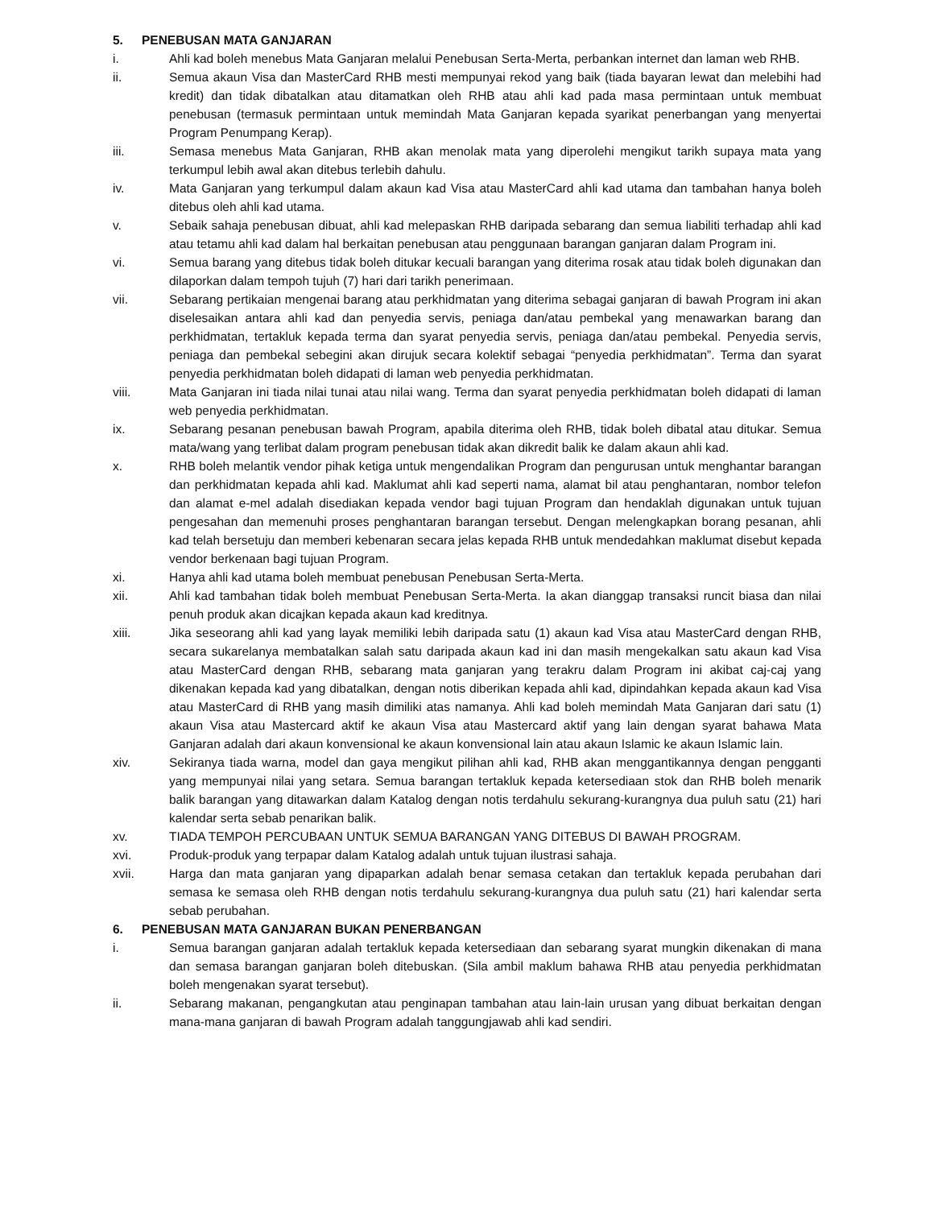5. PENEBUSAN MATA GANJARAN
i. Ahli kad boleh menebus Mata Ganjaran melalui Penebusan Serta-Merta, perbankan internet dan laman web RHB.
ii. Semua akaun Visa dan MasterCard RHB mesti mempunyai rekod yang baik (tiada bayaran lewat dan melebihi had kredit) dan tidak dibatalkan atau ditamatkan oleh RHB atau ahli kad pada masa permintaan untuk membuat penebusan (termasuk permintaan untuk memindah Mata Ganjaran kepada syarikat penerbangan yang menyertai Program Penumpang Kerap).
iii. Semasa menebus Mata Ganjaran, RHB akan menolak mata yang diperolehi mengikut tarikh supaya mata yang terkumpul lebih awal akan ditebus terlebih dahulu.
iv. Mata Ganjaran yang terkumpul dalam akaun kad Visa atau MasterCard ahli kad utama dan tambahan hanya boleh ditebus oleh ahli kad utama.
v. Sebaik sahaja penebusan dibuat, ahli kad melepaskan RHB daripada sebarang dan semua liabiliti terhadap ahli kad atau tetamu ahli kad dalam hal berkaitan penebusan atau penggunaan barangan ganjaran dalam Program ini.
vi. Semua barang yang ditebus tidak boleh ditukar kecuali barangan yang diterima rosak atau tidak boleh digunakan dan dilaporkan dalam tempoh tujuh (7) hari dari tarikh penerimaan.
vii. Sebarang pertikaian mengenai barang atau perkhidmatan yang diterima sebagai ganjaran di bawah Program ini akan diselesaikan antara ahli kad dan penyedia servis, peniaga dan/atau pembekal yang menawarkan barang dan perkhidmatan, tertakluk kepada terma dan syarat penyedia servis, peniaga dan/atau pembekal. Penyedia servis, peniaga dan pembekal sebegini akan dirujuk secara kolektif sebagai “penyedia perkhidmatan”. Terma dan syarat penyedia perkhidmatan boleh didapati di laman web penyedia perkhidmatan.
viii. Mata Ganjaran ini tiada nilai tunai atau nilai wang. Terma dan syarat penyedia perkhidmatan boleh didapati di laman web penyedia perkhidmatan.
ix. Sebarang pesanan penebusan bawah Program, apabila diterima oleh RHB, tidak boleh dibatal atau ditukar. Semua mata/wang yang terlibat dalam program penebusan tidak akan dikredit balik ke dalam akaun ahli kad.
x. RHB boleh melantik vendor pihak ketiga untuk mengendalikan Program dan pengurusan untuk menghantar barangan dan perkhidmatan kepada ahli kad. Maklumat ahli kad seperti nama, alamat bil atau penghantaran, nombor telefon dan alamat e-mel adalah disediakan kepada vendor bagi tujuan Program dan hendaklah digunakan untuk tujuan pengesahan dan memenuhi proses penghantaran barangan tersebut. Dengan melengkapkan borang pesanan, ahli kad telah bersetuju dan memberi kebenaran secara jelas kepada RHB untuk mendedahkan maklumat disebut kepada vendor berkenaan bagi tujuan Program.
xi. Hanya ahli kad utama boleh membuat penebusan Penebusan Serta-Merta.
xii. Ahli kad tambahan tidak boleh membuat Penebusan Serta-Merta. Ia akan dianggap transaksi runcit biasa dan nilai penuh produk akan dicajkan kepada akaun kad kreditnya.
xiii. Jika seseorang ahli kad yang layak memiliki lebih daripada satu (1) akaun kad Visa atau MasterCard dengan RHB, secara sukarelanya membatalkan salah satu daripada akaun kad ini dan masih mengekalkan satu akaun kad Visa atau MasterCard dengan RHB, sebarang mata ganjaran yang terakru dalam Program ini akibat caj-caj yang dikenakan kepada kad yang dibatalkan, dengan notis diberikan kepada ahli kad, dipindahkan kepada akaun kad Visa atau MasterCard di RHB yang masih dimiliki atas namanya. Ahli kad boleh memindah Mata Ganjaran dari satu (1) akaun Visa atau Mastercard aktif ke akaun Visa atau Mastercard aktif yang lain dengan syarat bahawa Mata Ganjaran adalah dari akaun konvensional ke akaun konvensional lain atau akaun Islamic ke akaun Islamic lain.
xiv. Sekiranya tiada warna, model dan gaya mengikut pilihan ahli kad, RHB akan menggantikannya dengan pengganti yang mempunyai nilai yang setara. Semua barangan tertakluk kepada ketersediaan stok dan RHB boleh menarik balik barangan yang ditawarkan dalam Katalog dengan notis terdahulu sekurang-kurangnya dua puluh satu (21) hari kalendar serta sebab penarikan balik.
xv. TIADA TEMPOH PERCUBAAN UNTUK SEMUA BARANGAN YANG DITEBUS DI BAWAH PROGRAM.
xvi. Produk-produk yang terpapar dalam Katalog adalah untuk tujuan ilustrasi sahaja.
xvii. Harga dan mata ganjaran yang dipaparkan adalah benar semasa cetakan dan tertakluk kepada perubahan dari semasa ke semasa oleh RHB dengan notis terdahulu sekurang-kurangnya dua puluh satu (21) hari kalendar serta sebab perubahan.
6. PENEBUSAN MATA GANJARAN BUKAN PENERBANGAN
i. Semua barangan ganjaran adalah tertakluk kepada ketersediaan dan sebarang syarat mungkin dikenakan di mana dan semasa barangan ganjaran boleh ditebuskan. (Sila ambil maklum bahawa RHB atau penyedia perkhidmatan boleh mengenakan syarat tersebut).
ii. Sebarang makanan, pengangkutan atau penginapan tambahan atau lain-lain urusan yang dibuat berkaitan dengan mana-mana ganjaran di bawah Program adalah tanggungjawab ahli kad sendiri.